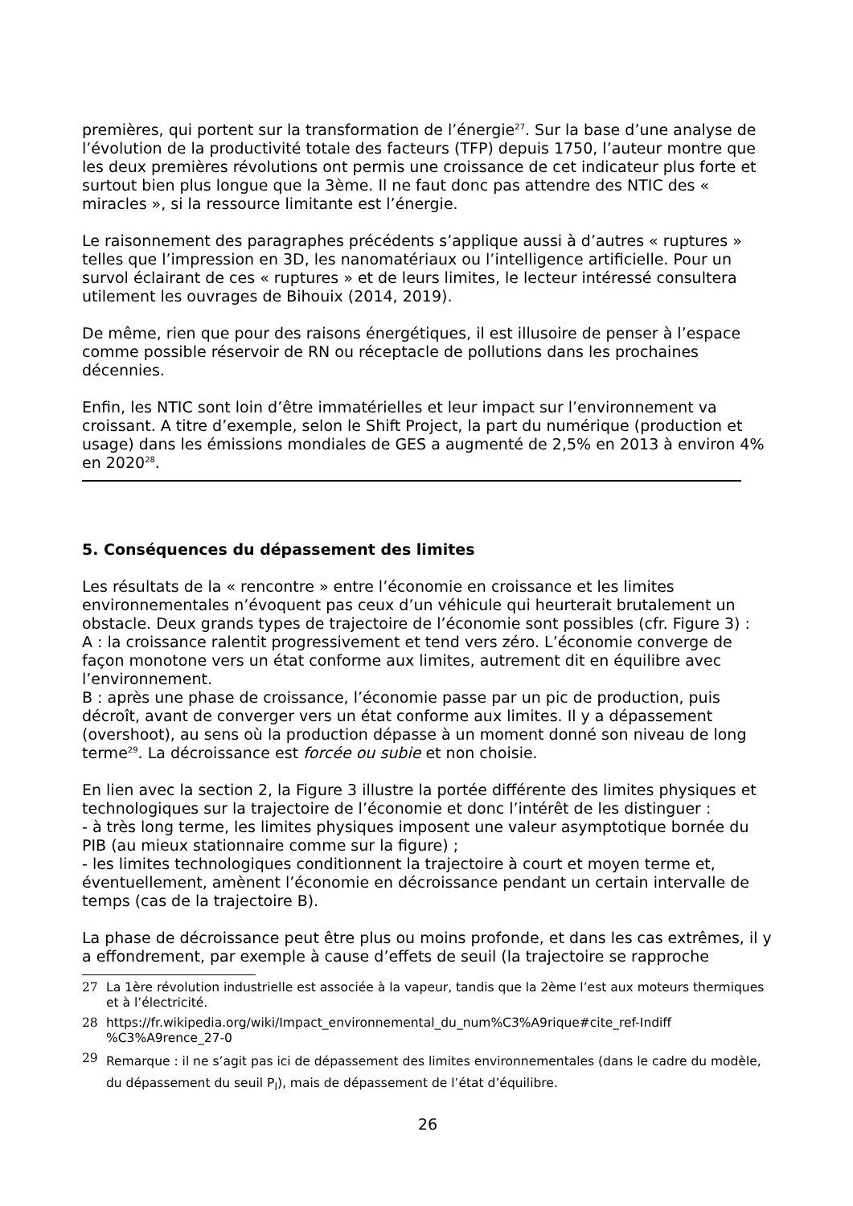premières, qui portent sur la transformation de l’énergie<sup>27</sup>. Sur la base d’une analyse de l’évolution de la productivité totale des facteurs (TFP) depuis 1750, l’auteur montre que les deux premières révolutions ont permis une croissance de cet indicateur plus forte et surtout bien plus longue que la 3ème. Il ne faut donc pas attendre des NTIC des « miracles », si la ressource limitante est l’énergie.
Le raisonnement des paragraphes précédents s’applique aussi à d’autres « ruptures » telles que l’impression en 3D, les nanomatériaux ou l’intelligence artificielle. Pour un survol éclairant de ces « ruptures » et de leurs limites, le lecteur intéressé consultera utilement les ouvrages de Bihouix (2014, 2019).
De même, rien que pour des raisons énergétiques, il est illusoire de penser à l’espace comme possible réservoir de RN ou réceptacle de pollutions dans les prochaines décennies.
Enfin, les NTIC sont loin d’être immatérielles et leur impact sur l’environnement va croissant. A titre d’exemple, selon le Shift Project, la part du numérique (production et usage) dans les émissions mondiales de GES a augmenté de 2,5% en 2013 à environ 4% en 2020<sup>28</sup>.
5. Conséquences du dépassement des limites
Les résultats de la « rencontre » entre l’économie en croissance et les limites environnementales n’évoquent pas ceux d’un véhicule qui heurterait brutalement un obstacle. Deux grands types de trajectoire de l’économie sont possibles (cfr. Figure 3) :
A : la croissance ralentit progressivement et tend vers zéro. L’économie converge de façon monotone vers un état conforme aux limites, autrement dit en équilibre avec l’environnement.
B : après une phase de croissance, l’économie passe par un pic de production, puis décroît, avant de converger vers un état conforme aux limites. Il y a dépassement (overshoot), au sens où la production dépasse à un moment donné son niveau de long terme<sup>29</sup>. La décroissance est forcée ou subie et non choisie.
En lien avec la section 2, la Figure 3 illustre la portée différente des limites physiques et technologiques sur la trajectoire de l’économie et donc l’intérêt de les distinguer :
- à très long terme, les limites physiques imposent une valeur asymptotique bornée du PIB (au mieux stationnaire comme sur la figure) ;
- les limites technologiques conditionnent la trajectoire à court et moyen terme et, éventuellement, amènent l’économie en décroissance pendant un certain intervalle de temps (cas de la trajectoire B).
La phase de décroissance peut être plus ou moins profonde, et dans les cas extrêmes, il y a effondrement, par exemple à cause d’effets de seuil (la trajectoire se rapproche
27 La 1ère révolution industrielle est associée à la vapeur, tandis que la 2ème l’est aux moteurs thermiques et à l’électricité.
28 https://fr.wikipedia.org/wiki/Impact_environnemental_du_num%C3%A9rique#cite_ref-Indiff %C3%A9rence_27-0
29 Remarque : il ne s’agit pas ici de dépassement des limites environnementales (dans le cadre du modèle, du dépassement du seuil P<sub>l</sub>), mais de dépassement de l’état d’équilibre.
26